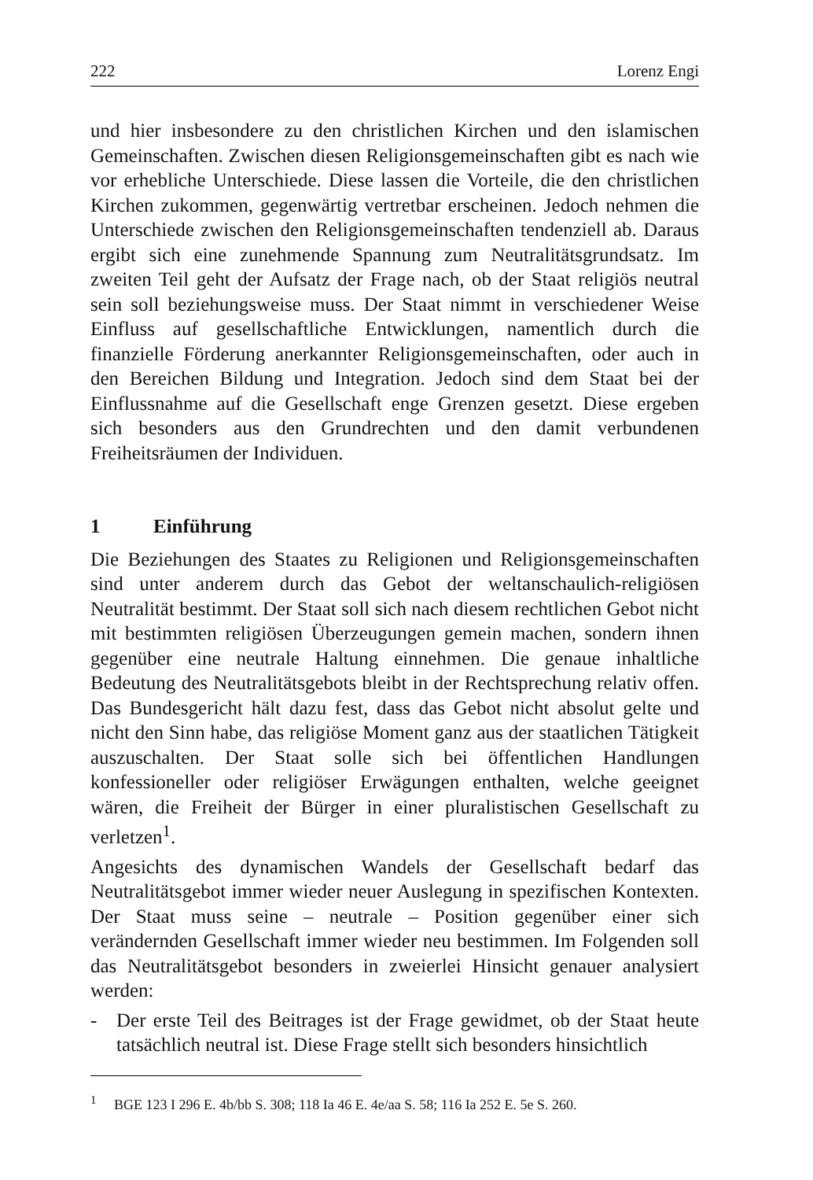222 Lorenz Engi
und hier insbesondere zu den christlichen Kirchen und den islamischen Gemeinschaften. Zwischen diesen Religionsgemeinschaften gibt es nach wie vor erhebliche Unterschiede. Diese lassen die Vorteile, die den christlichen Kirchen zukommen, gegenwärtig vertretbar erscheinen. Jedoch nehmen die Unterschiede zwischen den Religionsgemeinschaften tendenziell ab. Daraus ergibt sich eine zunehmende Spannung zum Neutralitätsgrundsatz. Im zweiten Teil geht der Aufsatz der Frage nach, ob der Staat religiös neutral sein soll beziehungsweise muss. Der Staat nimmt in verschiedener Weise Einfluss auf gesellschaftliche Entwicklungen, namentlich durch die finanzielle Förderung anerkannter Religionsgemeinschaften, oder auch in den Bereichen Bildung und Integration. Jedoch sind dem Staat bei der Einflussnahme auf die Gesellschaft enge Grenzen gesetzt. Diese ergeben sich besonders aus den Grundrechten und den damit verbundenen Freiheitsräumen der Individuen.
1 Einführung
Die Beziehungen des Staates zu Religionen und Religionsgemeinschaften sind unter anderem durch das Gebot der weltanschaulich-religiösen Neutralität bestimmt. Der Staat soll sich nach diesem rechtlichen Gebot nicht mit bestimmten religiösen Überzeugungen gemein machen, sondern ihnen gegenüber eine neutrale Haltung einnehmen. Die genaue inhaltliche Bedeutung des Neutralitätsgebots bleibt in der Rechtsprechung relativ offen. Das Bundesgericht hält dazu fest, dass das Gebot nicht absolut gelte und nicht den Sinn habe, das religiöse Moment ganz aus der staatlichen Tätigkeit auszuschalten. Der Staat solle sich bei öffentlichen Handlungen konfessioneller oder religiöser Erwägungen enthalten, welche geeignet wären, die Freiheit der Bürger in einer pluralistischen Gesellschaft zu verletzen<sup>1</sup>.
Angesichts des dynamischen Wandels der Gesellschaft bedarf das Neutralitätsgebot immer wieder neuer Auslegung in spezifischen Kontexten. Der Staat muss seine – neutrale – Position gegenüber einer sich verändernden Gesellschaft immer wieder neu bestimmen. Im Folgenden soll das Neutralitätsgebot besonders in zweierlei Hinsicht genauer analysiert werden:
- Der erste Teil des Beitrages ist der Frage gewidmet, ob der Staat heute tatsächlich neutral ist. Diese Frage stellt sich besonders hinsichtlich
<sup>1</sup> BGE 123 I 296 E. 4b/bb S. 308; 118 Ia 46 E. 4e/aa S. 58; 116 Ia 252 E. 5e S. 260.